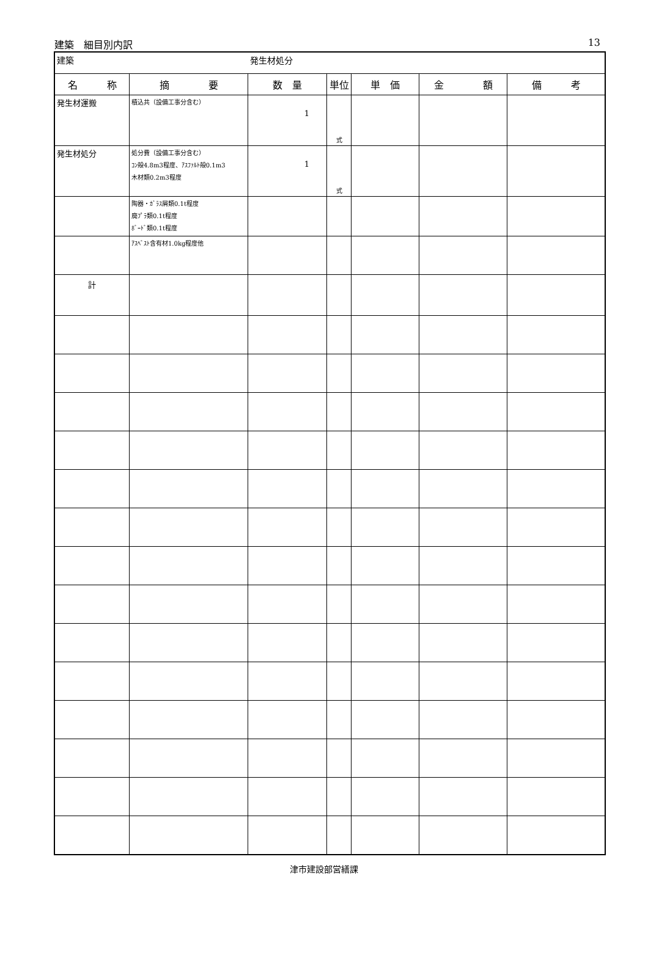建築　細目別内訳 13
| 建築 | | 発生材処分 | | | | |
| 名 称 | 摘 要 | 数 量 | 単位 | 単 価 | 金 額 | 備 考 |
| 発生材運搬 | 積込共（設備工事分含む） | 1 | 式 | | | |
| 発生材処分 | 処分費（設備工事分含む） ｺﾝ殻4.8m3程度、ｱｽﾌｧﾙﾄ殻0.1m3 木材類0.2m3程度 | 1 | 式 | | | |
| | 陶器・ｶﾞﾗｽ屑類0.1t程度 廃ﾌﾟﾗ類0.1t程度 ﾎﾞｰﾄﾞ類0.1t程度 | | | | | |
| | ｱｽﾍﾞｽﾄ含有材1.0kg程度他 | | | | | |
| 計 | | | | | | |
津市建設部営繕課